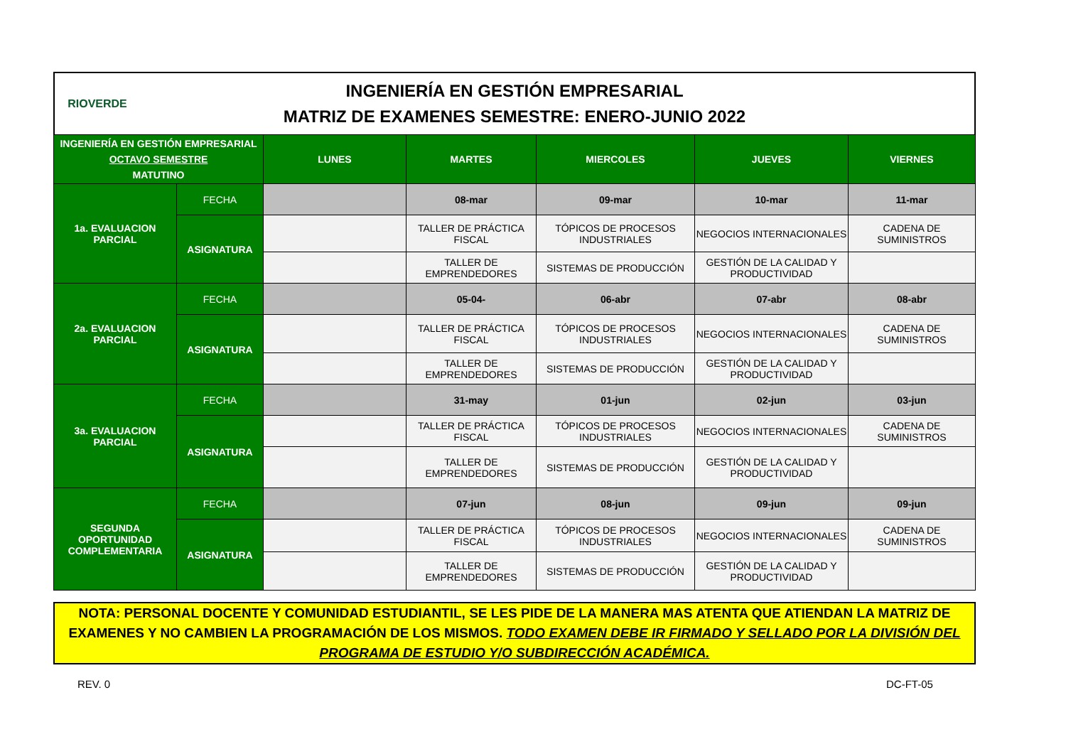RIOVERDE
INGENIERÍA EN GESTIÓN EMPRESARIAL
MATRIZ DE EXAMENES SEMESTRE: ENERO-JUNIO 2022
| INGENIERÍA EN GESTIÓN EMPRESARIAL OCTAVO SEMESTRE MATUTINO | | LUNES | MARTES | MIERCOLES | JUEVES | VIERNES |
| 1a. EVALUACION PARCIAL | FECHA | | 08-mar | 09-mar | 10-mar | 11-mar |
| | ASIGNATURA | | TALLER DE PRÁCTICA FISCAL | TÓPICOS DE PROCESOS INDUSTRIALES | NEGOCIOS INTERNACIONALES | CADENA DE SUMINISTROS |
| | | | TALLER DE EMPRENDEDORES | SISTEMAS DE PRODUCCIÓN | GESTIÓN DE LA CALIDAD Y PRODUCTIVIDAD | |
| 2a. EVALUACION PARCIAL | FECHA | | 05-04- | 06-abr | 07-abr | 08-abr |
| | ASIGNATURA | | TALLER DE PRÁCTICA FISCAL | TÓPICOS DE PROCESOS INDUSTRIALES | NEGOCIOS INTERNACIONALES | CADENA DE SUMINISTROS |
| | | | TALLER DE EMPRENDEDORES | SISTEMAS DE PRODUCCIÓN | GESTIÓN DE LA CALIDAD Y PRODUCTIVIDAD | |
| 3a. EVALUACION PARCIAL | FECHA | | 31-may | 01-jun | 02-jun | 03-jun |
| | ASIGNATURA | | TALLER DE PRÁCTICA FISCAL | TÓPICOS DE PROCESOS INDUSTRIALES | NEGOCIOS INTERNACIONALES | CADENA DE SUMINISTROS |
| | | | TALLER DE EMPRENDEDORES | SISTEMAS DE PRODUCCIÓN | GESTIÓN DE LA CALIDAD Y PRODUCTIVIDAD | |
| SEGUNDA OPORTUNIDAD COMPLEMENTARIA | FECHA | | 07-jun | 08-jun | 09-jun | 09-jun |
| | ASIGNATURA | | TALLER DE PRÁCTICA FISCAL | TÓPICOS DE PROCESOS INDUSTRIALES | NEGOCIOS INTERNACIONALES | CADENA DE SUMINISTROS |
| | | | TALLER DE EMPRENDEDORES | SISTEMAS DE PRODUCCIÓN | GESTIÓN DE LA CALIDAD Y PRODUCTIVIDAD | |
NOTA: PERSONAL DOCENTE Y COMUNIDAD ESTUDIANTIL, SE LES PIDE DE LA MANERA MAS ATENTA QUE ATIENDAN LA MATRIZ DE EXAMENES Y NO CAMBIEN LA PROGRAMACIÓN DE LOS MISMOS. TODO EXAMEN DEBE IR FIRMADO Y SELLADO POR LA DIVISIÓN DEL PROGRAMA DE ESTUDIO Y/O SUBDIRECCIÓN ACADÉMICA.
REV. 0 DC-FT-05